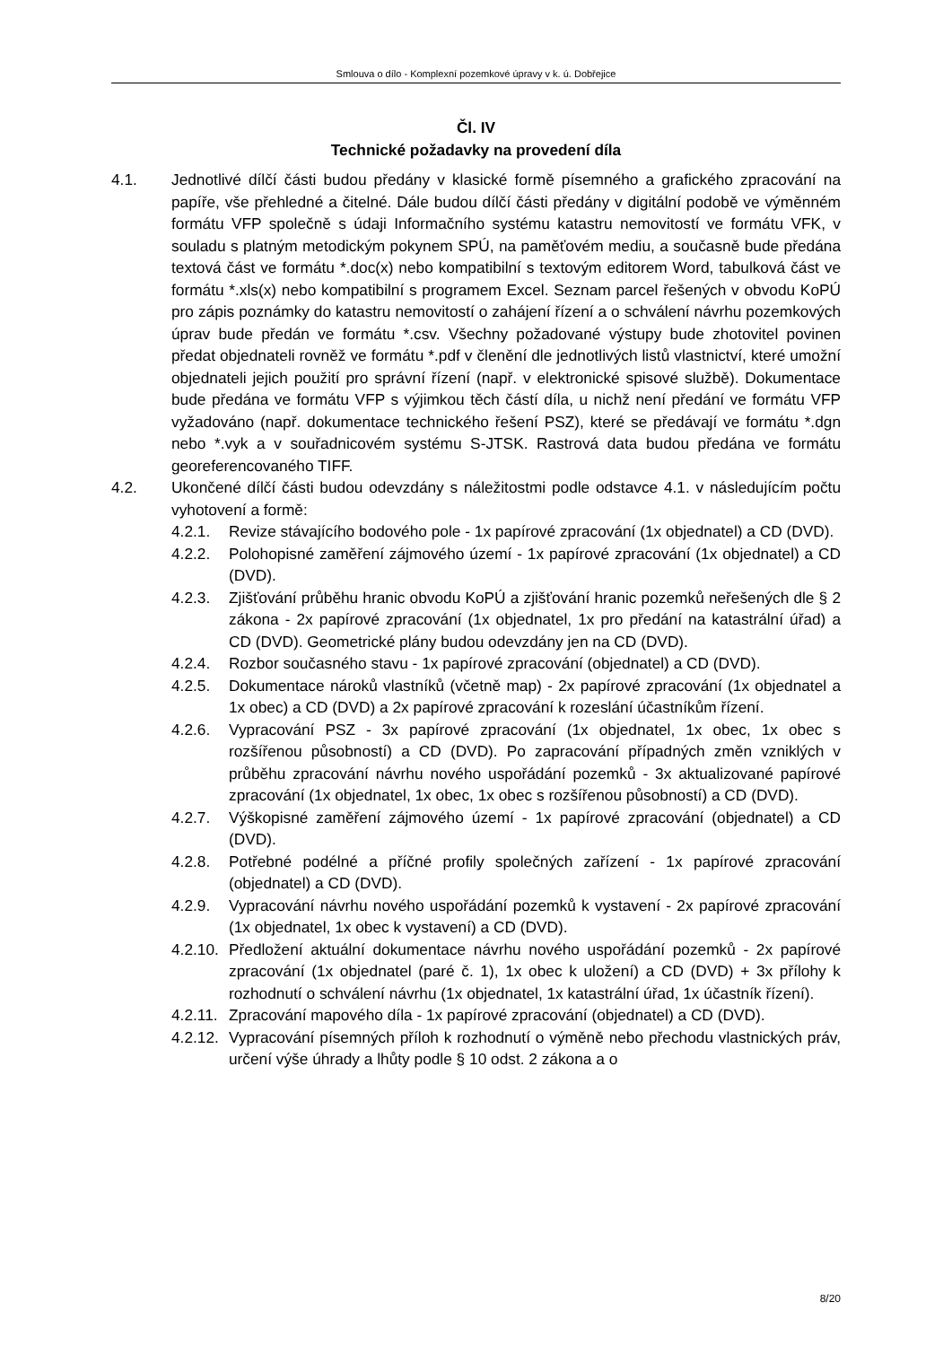Smlouva o dílo - Komplexní pozemkové úpravy v k. ú. Dobřejice
Čl. IV
Technické požadavky na provedení díla
4.1. Jednotlivé dílčí části budou předány v klasické formě písemného a grafického zpracování na papíře, vše přehledné a čitelné. Dále budou dílčí části předány v digitální podobě ve výměnném formátu VFP společně s údaji Informačního systému katastru nemovitostí ve formátu VFK, v souladu s platným metodickým pokynem SPÚ, na paměťovém mediu, a současně bude předána textová část ve formátu *.doc(x) nebo kompatibilní s textovým editorem Word, tabulková část ve formátu *.xls(x) nebo kompatibilní s programem Excel. Seznam parcel řešených v obvodu KoPÚ pro zápis poznámky do katastru nemovitostí o zahájení řízení a o schválení návrhu pozemkových úprav bude předán ve formátu *.csv. Všechny požadované výstupy bude zhotovitel povinen předat objednateli rovněž ve formátu *.pdf v členění dle jednotlivých listů vlastnictví, které umožní objednateli jejich použití pro správní řízení (např. v elektronické spisové službě). Dokumentace bude předána ve formátu VFP s výjimkou těch částí díla, u nichž není předání ve formátu VFP vyžadováno (např. dokumentace technického řešení PSZ), které se předávají ve formátu *.dgn nebo *.vyk a v souřadnicovém systému S-JTSK. Rastrová data budou předána ve formátu georeferencovaného TIFF.
4.2. Ukončené dílčí části budou odevzdány s náležitostmi podle odstavce 4.1. v následujícím počtu vyhotovení a formě:
4.2.1. Revize stávajícího bodového pole - 1x papírové zpracování (1x objednatel) a CD (DVD).
4.2.2. Polohopisné zaměření zájmového území - 1x papírové zpracování (1x objednatel) a CD (DVD).
4.2.3. Zjišťování průběhu hranic obvodu KoPÚ a zjišťování hranic pozemků neřešených dle § 2 zákona - 2x papírové zpracování (1x objednatel, 1x pro předání na katastrální úřad) a CD (DVD). Geometrické plány budou odevzdány jen na CD (DVD).
4.2.4. Rozbor současného stavu - 1x papírové zpracování (objednatel) a CD (DVD).
4.2.5. Dokumentace nároků vlastníků (včetně map) - 2x papírové zpracování (1x objednatel a 1x obec) a CD (DVD) a 2x papírové zpracování k rozeslání účastníkům řízení.
4.2.6. Vypracování PSZ - 3x papírové zpracování (1x objednatel, 1x obec, 1x obec s rozšířenou působností) a CD (DVD). Po zapracování případných změn vzniklých v průběhu zpracování návrhu nového uspořádání pozemků - 3x aktualizované papírové zpracování (1x objednatel, 1x obec, 1x obec s rozšířenou působností) a CD (DVD).
4.2.7. Výškopisné zaměření zájmového území - 1x papírové zpracování (objednatel) a CD (DVD).
4.2.8. Potřebné podélné a příčné profily společných zařízení - 1x papírové zpracování (objednatel) a CD (DVD).
4.2.9. Vypracování návrhu nového uspořádání pozemků k vystavení - 2x papírové zpracování (1x objednatel, 1x obec k vystavení) a CD (DVD).
4.2.10.
Předložení aktuální dokumentace návrhu nového uspořádání pozemků - 2x papírové zpracování (1x objednatel (paré č. 1), 1x obec k uložení) a CD (DVD) + 3x přílohy k rozhodnutí o schválení návrhu (1x objednatel, 1x katastrální úřad, 1x účastník řízení).
4.2.11.
Zpracování mapového díla - 1x papírové zpracování (objednatel) a CD (DVD).
4.2.12.
Vypracování písemných příloh k rozhodnutí o výměně nebo přechodu vlastnických práv, určení výše úhrady a lhůty podle § 10 odst. 2 zákona a o
8/20